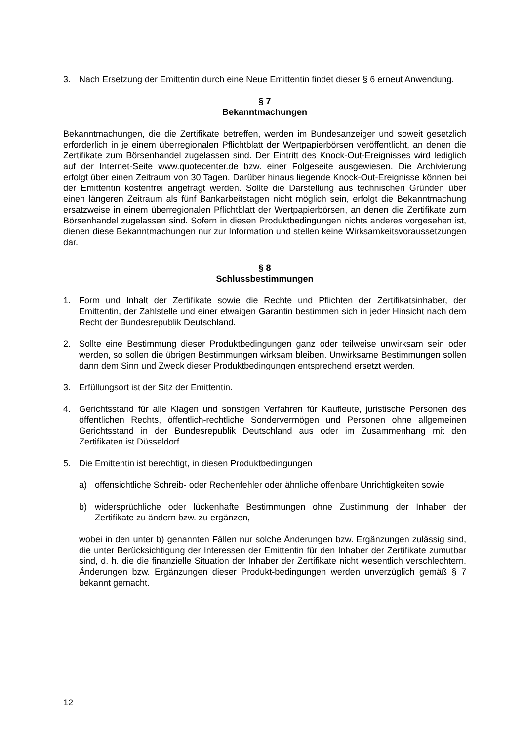3. Nach Ersetzung der Emittentin durch eine Neue Emittentin findet dieser § 6 erneut Anwendung.
§ 7
Bekanntmachungen
Bekanntmachungen, die die Zertifikate betreffen, werden im Bundesanzeiger und soweit gesetzlich erforderlich in je einem überregionalen Pflichtblatt der Wertpapierbörsen veröffentlicht, an denen die Zertifikate zum Börsenhandel zugelassen sind. Der Eintritt des Knock-Out-Ereignisses wird lediglich auf der Internet-Seite www.quotecenter.de bzw. einer Folgeseite ausgewiesen. Die Archivierung erfolgt über einen Zeitraum von 30 Tagen. Darüber hinaus liegende Knock-Out-Ereignisse können bei der Emittentin kostenfrei angefragt werden. Sollte die Darstellung aus technischen Gründen über einen längeren Zeitraum als fünf Bankarbeitstagen nicht möglich sein, erfolgt die Bekanntmachung ersatzweise in einem überregionalen Pflichtblatt der Wertpapierbörsen, an denen die Zertifikate zum Börsenhandel zugelassen sind. Sofern in diesen Produktbedingungen nichts anderes vorgesehen ist, dienen diese Bekanntmachungen nur zur Information und stellen keine Wirksamkeitsvoraussetzungen dar.
§ 8
Schlussbestimmungen
1. Form und Inhalt der Zertifikate sowie die Rechte und Pflichten der Zertifikatsinhaber, der Emittentin, der Zahlstelle und einer etwaigen Garantin bestimmen sich in jeder Hinsicht nach dem Recht der Bundesrepublik Deutschland.
2. Sollte eine Bestimmung dieser Produktbedingungen ganz oder teilweise unwirksam sein oder werden, so sollen die übrigen Bestimmungen wirksam bleiben. Unwirksame Bestimmungen sollen dann dem Sinn und Zweck dieser Produktbedingungen entsprechend ersetzt werden.
3. Erfüllungsort ist der Sitz der Emittentin.
4. Gerichtsstand für alle Klagen und sonstigen Verfahren für Kaufleute, juristische Personen des öffentlichen Rechts, öffentlich-rechtliche Sondervermögen und Personen ohne allgemeinen Gerichtsstand in der Bundesrepublik Deutschland aus oder im Zusammenhang mit den Zertifikaten ist Düsseldorf.
5. Die Emittentin ist berechtigt, in diesen Produktbedingungen
a) offensichtliche Schreib- oder Rechenfehler oder ähnliche offenbare Unrichtigkeiten sowie
b) widersprüchliche oder lückenhafte Bestimmungen ohne Zustimmung der Inhaber der Zertifikate zu ändern bzw. zu ergänzen,
wobei in den unter b) genannten Fällen nur solche Änderungen bzw. Ergänzungen zulässig sind, die unter Berücksichtigung der Interessen der Emittentin für den Inhaber der Zertifikate zumutbar sind, d. h. die die finanzielle Situation der Inhaber der Zertifikate nicht wesentlich verschlechtern. Änderungen bzw. Ergänzungen dieser Produkt-bedingungen werden unverzüglich gemäß § 7 bekannt gemacht.
12